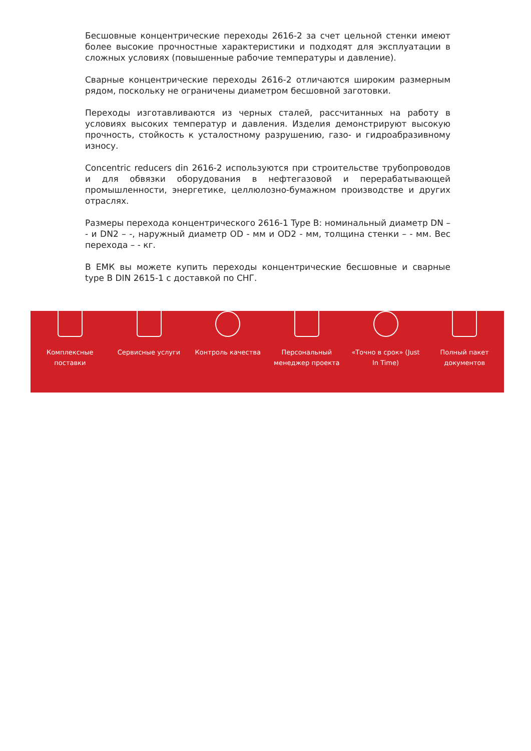Бесшовные концентрические переходы 2616-2 за счет цельной стенки имеют более высокие прочностные характеристики и подходят для эксплуатации в сложных условиях (повышенные рабочие температуры и давление).
Сварные концентрические переходы 2616-2 отличаются широким размерным рядом, поскольку не ограничены диаметром бесшовной заготовки.
Переходы изготавливаются из черных сталей, рассчитанных на работу в условиях высоких температур и давления. Изделия демонстрируют высокую прочность, стойкость к усталостному разрушению, газо- и гидроабразивному износу.
Concentric reducers din 2616-2 используются при строительстве трубопроводов и для обвязки оборудования в нефтегазовой и перерабатывающей промышленности, энергетике, целлюлозно-бумажном производстве и других отраслях.
Размеры перехода концентрического 2616-1 Type B: номинальный диаметр DN – - и DN2 – -, наружный диаметр OD - мм и OD2 - мм, толщина стенки – - мм. Вес перехода – - кг.
В ЕМК вы можете купить переходы концентрические бесшовные и сварные type B DIN 2615-1 с доставкой по СНГ.
Комплексные
поставки
Сервисные услуги Контроль качества Персональный
менеджер проекта
«Точно в срок» (Just
In Time)
Полный пакет
документов